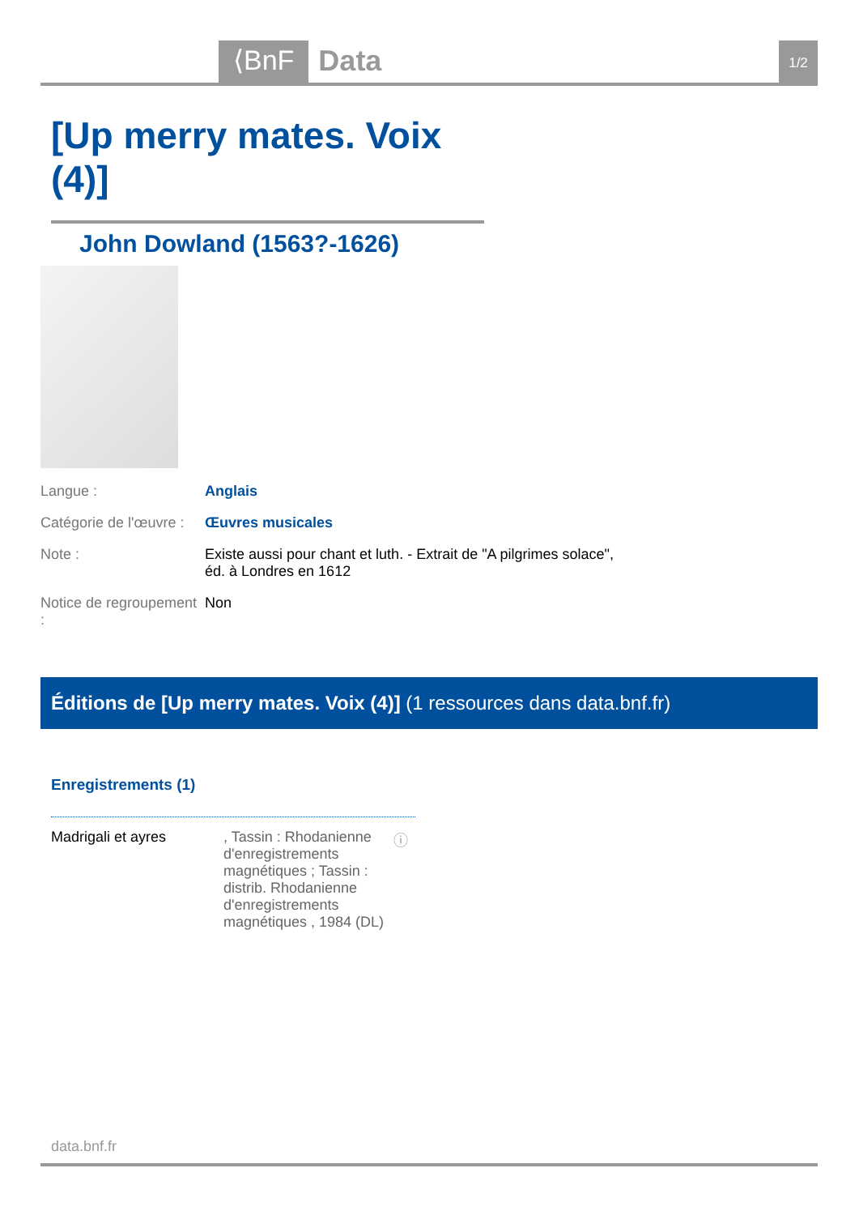⟨BnF Data 1/2
[Up merry mates. Voix (4)]
John Dowland (1563?-1626)
Langue : Anglais
Catégorie de l'œuvre :
Œuvres musicales
Note : Existe aussi pour chant et luth. - Extrait de "A pilgrimes solace", éd. à Londres en 1612
Notice de regroupement :
Non
Éditions de [Up merry mates. Voix (4)] (1 ressources dans data.bnf.fr)
Enregistrements (1)
Madrigali et ayres , Tassin : Rhodanienne d'enregistrements magnétiques ; Tassin : distrib. Rhodanienne d'enregistrements magnétiques , 1984 (DL)
ⓘ
data.bnf.fr